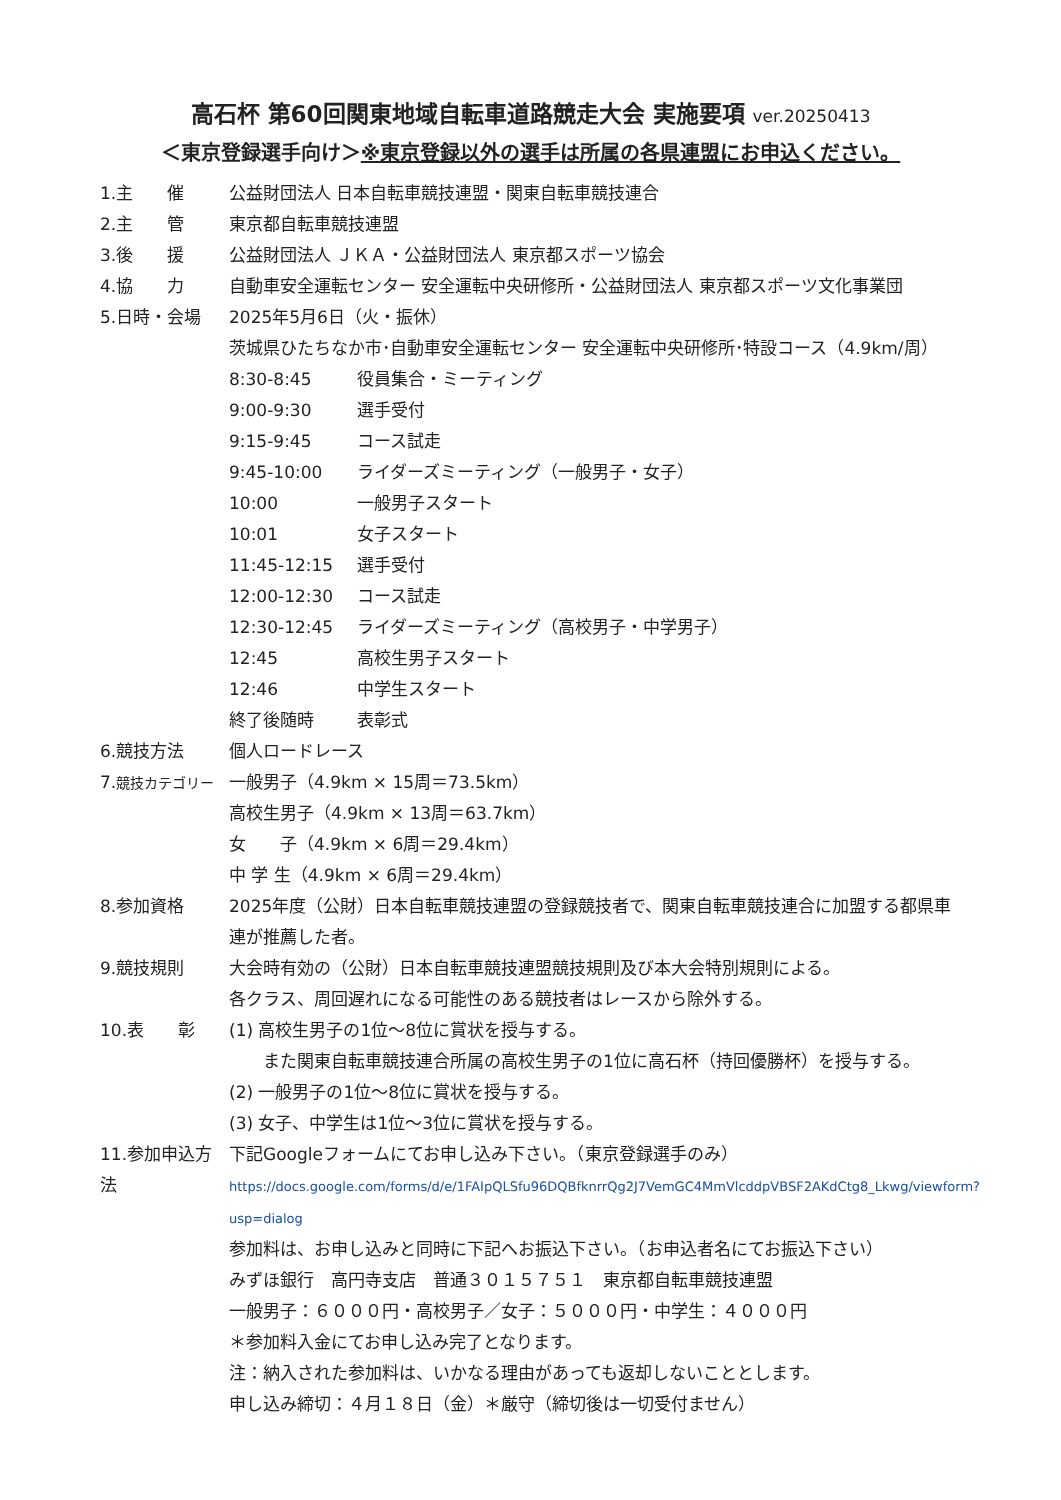高石杯 第60回関東地域自転車道路競走大会 実施要項 ver.20250413
＜東京登録選手向け＞※東京登録以外の選手は所属の各県連盟にお申込ください。
1.主　　催 公益財団法人 日本自転車競技連盟・関東自転車競技連合
2.主　　管 東京都自転車競技連盟
3.後　　援 公益財団法人 ＪＫＡ・公益財団法人 東京都スポーツ協会
4.協　　力 自動車安全運転センター 安全運転中央研修所・公益財団法人 東京都スポーツ文化事業団
5.日時・会場 2025年5月6日（火・振休）
茨城県ひたちなか市･自動車安全運転センター 安全運転中央研修所･特設コース（4.9km/周）
8:30-8:45 役員集合・ミーティング
9:00-9:30 選手受付
9:15-9:45 コース試走
9:45-10:00 ライダーズミーティング（一般男子・女子）
10:00 一般男子スタート
10:01 女子スタート
11:45-12:15 選手受付
12:00-12:30 コース試走
12:30-12:45 ライダーズミーティング（高校男子・中学男子）
12:45 高校生男子スタート
12:46 中学生スタート
終了後随時 表彰式
6.競技方法 個人ロードレース
7.競技カテゴリー
一般男子（4.9km × 15周＝73.5km）
高校生男子（4.9km × 13周＝63.7km）
女　　子（4.9km × 6周＝29.4km）
中 学 生（4.9km × 6周＝29.4km）
8.参加資格 2025年度（公財）日本自転車競技連盟の登録競技者で、関東自転車競技連合に加盟する都県車連が推薦した者。
9.競技規則 大会時有効の（公財）日本自転車競技連盟競技規則及び本大会特別規則による。
各クラス、周回遅れになる可能性のある競技者はレースから除外する。
10.表　　彰 (1) 高校生男子の1位〜8位に賞状を授与する。
　　また関東自転車競技連合所属の高校生男子の1位に高石杯（持回優勝杯）を授与する。
(2) 一般男子の1位〜8位に賞状を授与する。
(3) 女子、中学生は1位〜3位に賞状を授与する。
11.参加申込方法
下記Googleフォームにてお申し込み下さい。（東京登録選手のみ）
https://docs.google.com/forms/d/e/1FAIpQLSfu96DQBfknrrQg2J7VemGC4MmVlcddpVBSF2AKdCtg8_Lkwg/viewform?usp=dialog
参加料は、お申し込みと同時に下記へお振込下さい。（お申込者名にてお振込下さい）
みずほ銀行　高円寺支店　普通３０１５７５１　東京都自転車競技連盟
一般男子：６０００円・高校男子／女子：５０００円・中学生：４０００円
＊参加料入金にてお申し込み完了となります。
注：納入された参加料は、いかなる理由があっても返却しないこととします。
申し込み締切：４月１８日（金）＊厳守（締切後は一切受付ません）